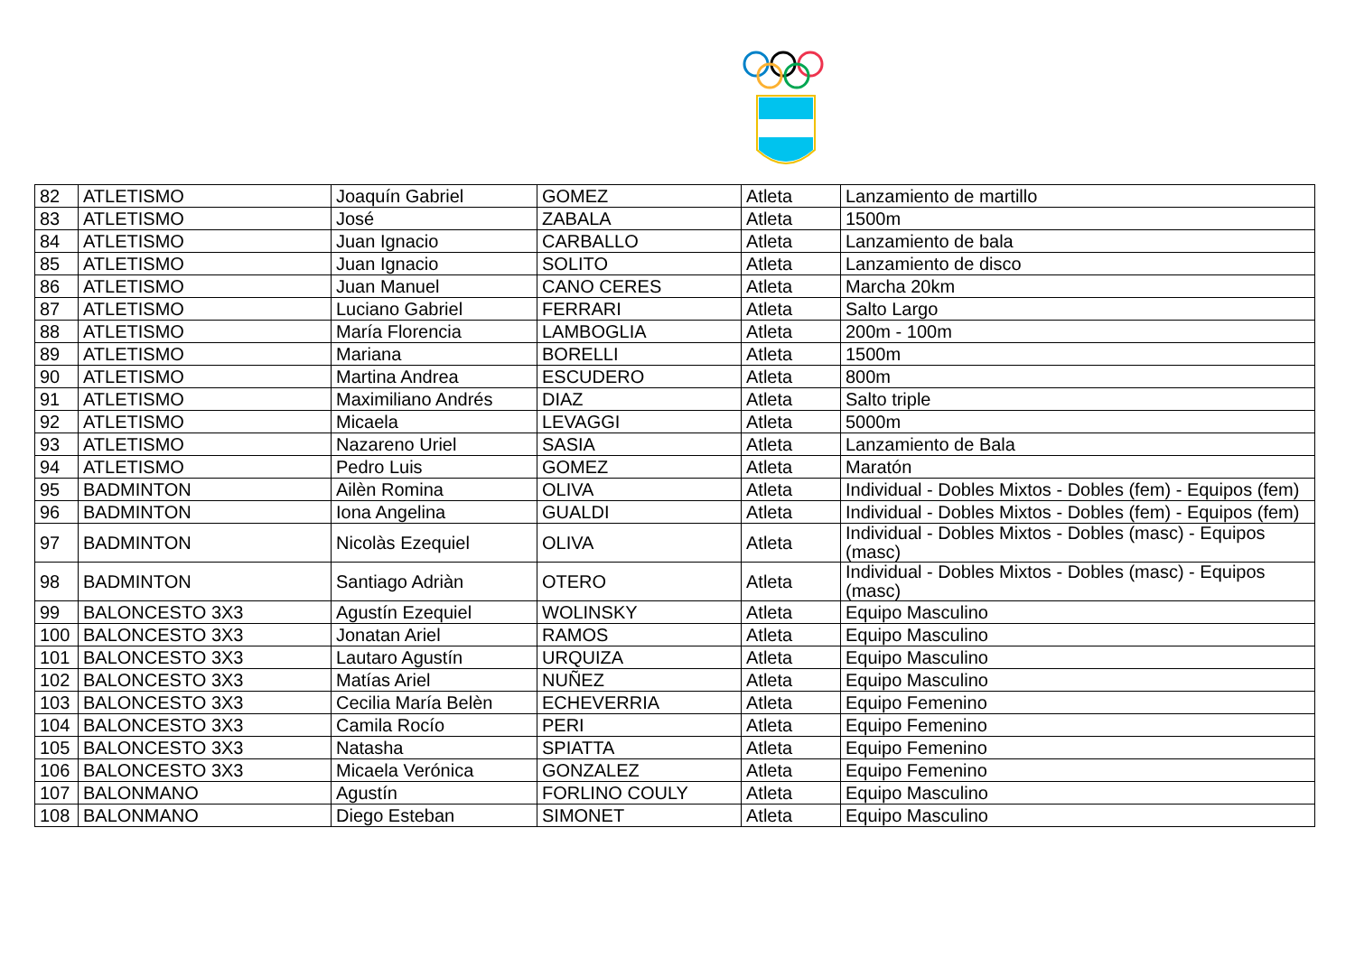| 82 | ATLETISMO | Joaquín Gabriel | GOMEZ | Atleta | Lanzamiento de martillo |
| 83 | ATLETISMO | José | ZABALA | Atleta | 1500m |
| 84 | ATLETISMO | Juan Ignacio | CARBALLO | Atleta | Lanzamiento de bala |
| 85 | ATLETISMO | Juan Ignacio | SOLITO | Atleta | Lanzamiento de disco |
| 86 | ATLETISMO | Juan Manuel | CANO CERES | Atleta | Marcha 20km |
| 87 | ATLETISMO | Luciano Gabriel | FERRARI | Atleta | Salto Largo |
| 88 | ATLETISMO | María Florencia | LAMBOGLIA | Atleta | 200m - 100m |
| 89 | ATLETISMO | Mariana | BORELLI | Atleta | 1500m |
| 90 | ATLETISMO | Martina Andrea | ESCUDERO | Atleta | 800m |
| 91 | ATLETISMO | Maximiliano Andrés | DIAZ | Atleta | Salto triple |
| 92 | ATLETISMO | Micaela | LEVAGGI | Atleta | 5000m |
| 93 | ATLETISMO | Nazareno Uriel | SASIA | Atleta | Lanzamiento de Bala |
| 94 | ATLETISMO | Pedro Luis | GOMEZ | Atleta | Maratón |
| 95 | BADMINTON | Ailèn Romina | OLIVA | Atleta | Individual - Dobles Mixtos - Dobles (fem) - Equipos (fem) |
| 96 | BADMINTON | Iona Angelina | GUALDI | Atleta | Individual - Dobles Mixtos - Dobles (fem) - Equipos (fem) |
| 97 | BADMINTON | Nicolàs Ezequiel | OLIVA | Atleta | Individual - Dobles Mixtos - Dobles (masc) - Equipos (masc) |
| 98 | BADMINTON | Santiago Adriàn | OTERO | Atleta | Individual - Dobles Mixtos - Dobles (masc) - Equipos (masc) |
| 99 | BALONCESTO 3X3 | Agustín Ezequiel | WOLINSKY | Atleta | Equipo Masculino |
| 100 | BALONCESTO 3X3 | Jonatan Ariel | RAMOS | Atleta | Equipo Masculino |
| 101 | BALONCESTO 3X3 | Lautaro Agustín | URQUIZA | Atleta | Equipo Masculino |
| 102 | BALONCESTO 3X3 | Matías Ariel | NUÑEZ | Atleta | Equipo Masculino |
| 103 | BALONCESTO 3X3 | Cecilia María Belèn | ECHEVERRIA | Atleta | Equipo Femenino |
| 104 | BALONCESTO 3X3 | Camila Rocío | PERI | Atleta | Equipo Femenino |
| 105 | BALONCESTO 3X3 | Natasha | SPIATTA | Atleta | Equipo Femenino |
| 106 | BALONCESTO 3X3 | Micaela Verónica | GONZALEZ | Atleta | Equipo Femenino |
| 107 | BALONMANO | Agustín | FORLINO COULY | Atleta | Equipo Masculino |
| 108 | BALONMANO | Diego Esteban | SIMONET | Atleta | Equipo Masculino |